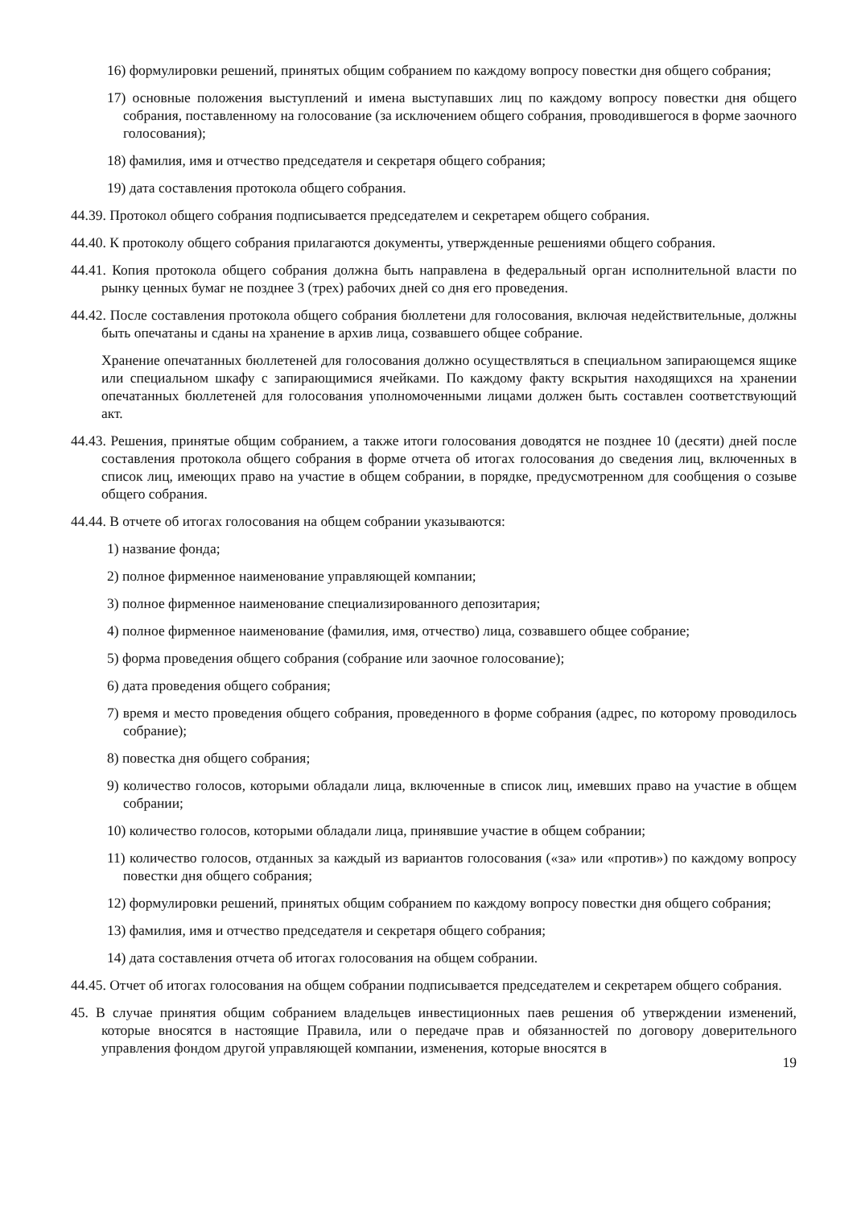16) формулировки решений, принятых общим собранием по каждому вопросу повестки дня общего собрания;
17) основные положения выступлений и имена выступавших лиц по каждому вопросу повестки дня общего собрания, поставленному на голосование (за исключением общего собрания, проводившегося в форме заочного голосования);
18) фамилия, имя и отчество председателя и секретаря общего собрания;
19) дата составления протокола общего собрания.
44.39. Протокол общего собрания подписывается председателем и секретарем общего собрания.
44.40. К протоколу общего собрания прилагаются документы, утвержденные решениями общего собрания.
44.41. Копия протокола общего собрания должна быть направлена в федеральный орган исполнительной власти по рынку ценных бумаг не позднее 3 (трех) рабочих дней со дня его проведения.
44.42. После составления протокола общего собрания бюллетени для голосования, включая недействительные, должны быть опечатаны и сданы на хранение в архив лица, созвавшего общее собрание.
Хранение опечатанных бюллетеней для голосования должно осуществляться в специальном запирающемся ящике или специальном шкафу с запирающимися ячейками. По каждому факту вскрытия находящихся на хранении опечатанных бюллетеней для голосования уполномоченными лицами должен быть составлен соответствующий акт.
44.43. Решения, принятые общим собранием, а также итоги голосования доводятся не позднее 10 (десяти) дней после составления протокола общего собрания в форме отчета об итогах голосования до сведения лиц, включенных в список лиц, имеющих право на участие в общем собрании, в порядке, предусмотренном для сообщения о созыве общего собрания.
44.44. В отчете об итогах голосования на общем собрании указываются:
1) название фонда;
2) полное фирменное наименование управляющей компании;
3) полное фирменное наименование специализированного депозитария;
4) полное фирменное наименование (фамилия, имя, отчество) лица, созвавшего общее собрание;
5) форма проведения общего собрания (собрание или заочное голосование);
6) дата проведения общего собрания;
7) время и место проведения общего собрания, проведенного в форме собрания (адрес, по которому проводилось собрание);
8) повестка дня общего собрания;
9) количество голосов, которыми обладали лица, включенные в список лиц, имевших право на участие в общем собрании;
10) количество голосов, которыми обладали лица, принявшие участие в общем собрании;
11) количество голосов, отданных за каждый из вариантов голосования («за» или «против») по каждому вопросу повестки дня общего собрания;
12) формулировки решений, принятых общим собранием по каждому вопросу повестки дня общего собрания;
13) фамилия, имя и отчество председателя и секретаря общего собрания;
14) дата составления отчета об итогах голосования на общем собрании.
44.45. Отчет об итогах голосования на общем собрании подписывается председателем и секретарем общего собрания.
45. В случае принятия общим собранием владельцев инвестиционных паев решения об утверждении изменений, которые вносятся в настоящие Правила, или о передаче прав и обязанностей по договору доверительного управления фондом другой управляющей компании, изменения, которые вносятся в
19